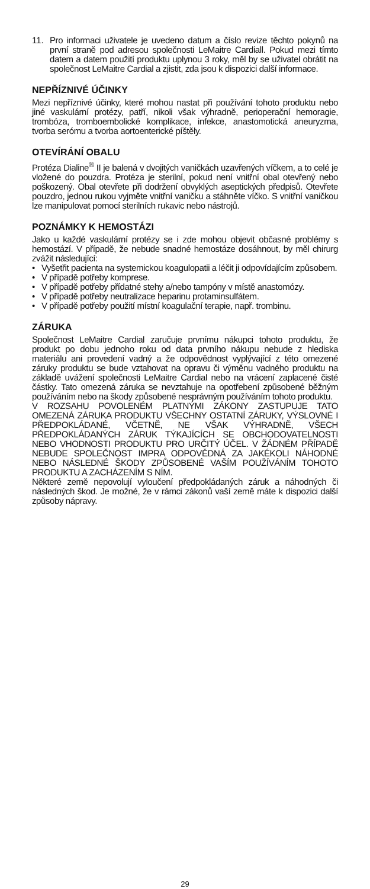11. Pro informaci uživatele je uvedeno datum a číslo revize těchto pokynů na první straně pod adresou společnosti LeMaitre Cardiall. Pokud mezi tímto datem a datem použití produktu uplynou 3 roky, měl by se uživatel obrátit na společnost LeMaitre Cardial a zjistit, zda jsou k dispozici další informace.
NEPŘÍZNIVÉ ÚČINKY
Mezi nepříznivé účinky, které mohou nastat při používání tohoto produktu nebo jiné vaskulární protézy, patří, nikoli však výhradně, perioperační hemoragie, trombóza, tromboembolické komplikace, infekce, anastomotická aneuryzma, tvorba serómu a tvorba aortoenterické píštěly.
OTEVÍRÁNÍ OBALU
Protéza Dialine<sup>®</sup> II je balená v dvojitých vaničkách uzavřených víčkem, a to celé je vložené do pouzdra. Protéza je sterilní, pokud není vnitřní obal otevřený nebo poškozený. Obal otevřete při dodržení obvyklých aseptických předpisů. Otevřete pouzdro, jednou rukou vyjměte vnitřní vaničku a stáhněte víčko. S vnitřní vaničkou lze manipulovat pomocí sterilních rukavic nebo nástrojů.
POZNÁMKY K HEMOSTÁZI
Jako u každé vaskulární protézy se i zde mohou objevit občasné problémy s hemostází. V případě, že nebude snadné hemostáze dosáhnout, by měl chirurg zvážit následující:
• Vyšetřit pacienta na systemickou koagulopatii a léčit ji odpovídajícím způsobem.
• V případě potřeby komprese.
• V případě potřeby přídatné stehy a/nebo tampóny v místě anastomózy.
• V případě potřeby neutralizace heparinu protaminsulfátem.
• V případě potřeby použití místní koagulační terapie, např. trombinu.
ZÁRUKA
Společnost LeMaitre Cardial zaručuje prvnímu nákupci tohoto produktu, že produkt po dobu jednoho roku od data prvního nákupu nebude z hlediska materiálu ani provedení vadný a že odpovědnost vyplývající z této omezené záruky produktu se bude vztahovat na opravu či výměnu vadného produktu na základě uvážení společnosti LeMaitre Cardial nebo na vrácení zaplacené čisté částky. Tato omezená záruka se nevztahuje na opotřebení způsobené běžným používáním nebo na škody způsobené nesprávným používáním tohoto produktu.
V ROZSAHU POVOLENÉM PLATNÝMI ZÁKONY ZASTUPUJE TATO OMEZENÁ ZÁRUKA PRODUKTU VŠECHNY OSTATNÍ ZÁRUKY, VÝSLOVNÉ I PŘEDPOKLÁDANÉ, VČETNĚ, NE VŠAK VÝHRADNĚ, VŠECH PŘEDPOKLÁDANÝCH ZÁRUK TÝKAJÍCÍCH SE OBCHODOVATELNOSTI NEBO VHODNOSTI PRODUKTU PRO URČITÝ ÚČEL. V ŽÁDNÉM PŘÍPADĚ NEBUDE SPOLEČNOST IMPRA ODPOVĚDNÁ ZA JAKÉKOLI NÁHODNÉ NEBO NÁSLEDNÉ ŠKODY ZPŮSOBENÉ VAŠÍM POUŽÍVÁNÍM TOHOTO PRODUKTU A ZACHÁZENÍM S NÍM.
Některé země nepovolují vyloučení předpokládaných záruk a náhodných či následných škod. Je možné, že v rámci zákonů vaší země máte k dispozici další způsoby nápravy.
29